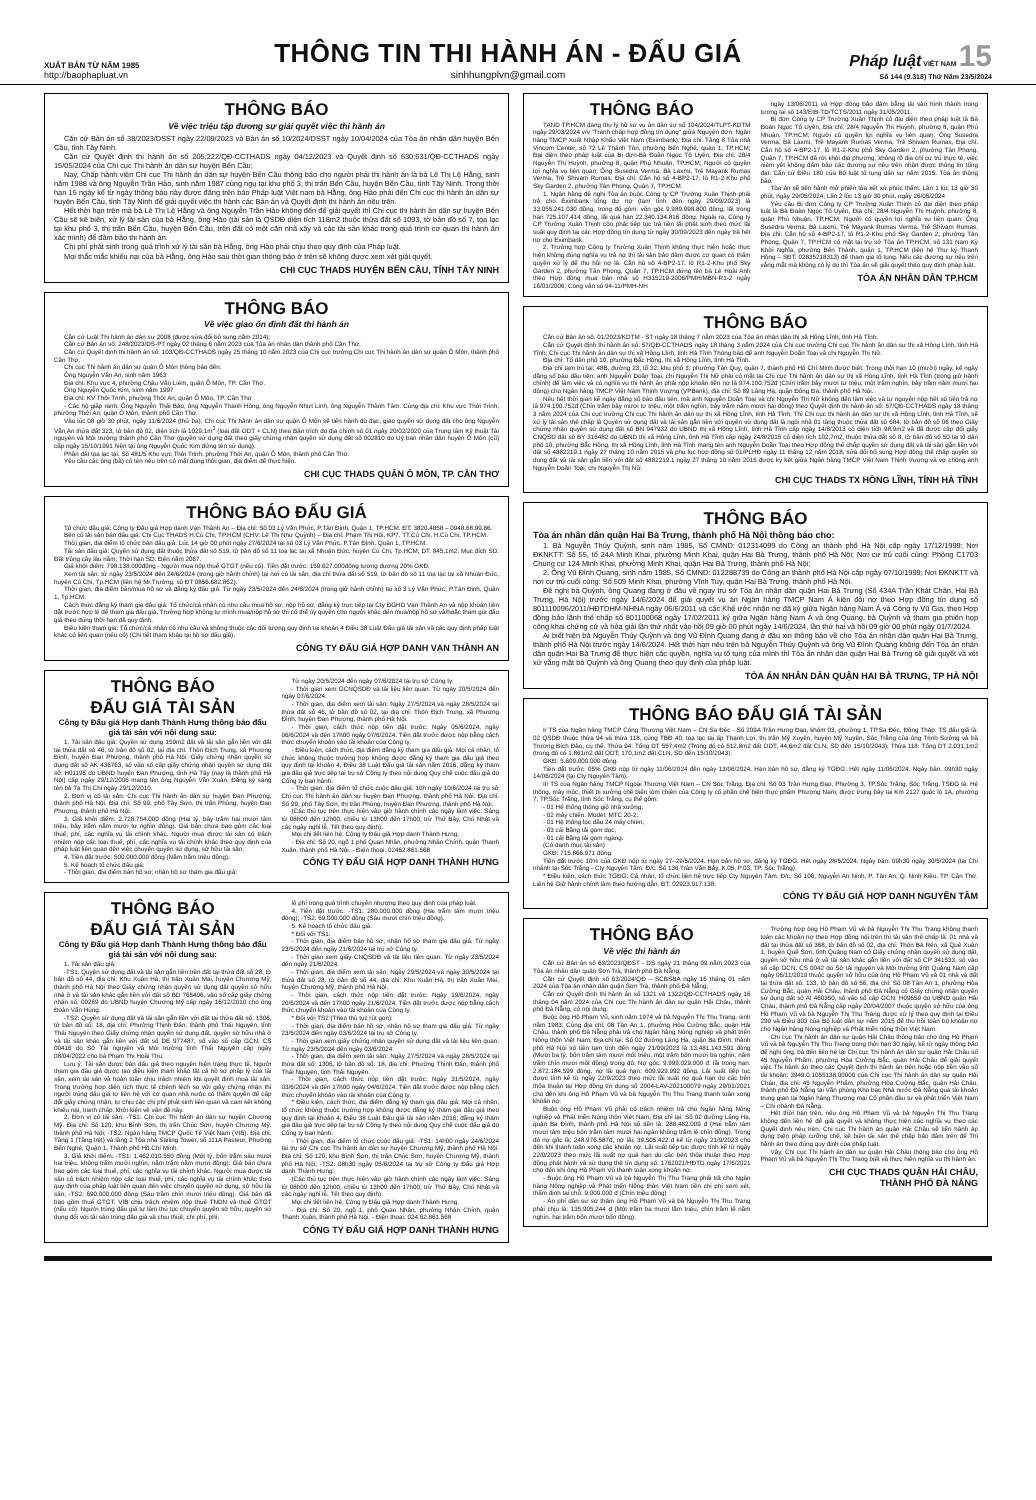XUẤT BẢN TỪ NĂM 1985
http://baophapluat.vn
THÔNG TIN THI HÀNH ÁN - ĐẤU GIÁ
sinhhungplvn@gmail.com
Pháp luật VIỆT NAM 15
Số 144 (9.318) Thứ Năm 23/5/2024
THÔNG BÁO
Về việc triệu tập đương sự giải quyết việc thi hành án
Căn cứ Bản án số 38/2023/DSST ngày 22/09/2023 và Bản án số 10/2024/DSST ngày 10/04/2024 của Tòa án nhân dân huyện Bến Cầu, tỉnh Tây Ninh.
Căn cứ Quyết định thi hành án số 205;222/QĐ-CCTHADS ngày 04/12/2023 và Quyết định số 630;631/QĐ-CCTHADS ngày 15/05/2024 của Chi cục Thi hành án dân sự huyện Bến Cầu;
Nay, Chấp hành viên Chi cục Thi hành án dân sự huyện Bến Cầu thông báo cho người phải thi hành án là bà Lê Thị Lệ Hằng, sinh năm 1988 và ông Nguyễn Trần Hào, sinh năm 1987 cùng ngụ tại khu phố 3, thị trấn Bến Cầu, huyện Bến Cầu, tỉnh Tây Ninh. Trong thời hạn 15 ngày kể từ ngày thông báo này được đăng trên báo Pháp luật Việt nam bà Hằng, ông Hào phải đến Chi cục thi hành án dân sự huyện Bến Cầu, tỉnh Tây Ninh để giải quyết việc thi hành các Bản án và Quyết định thi hành án nêu trên.
Hết thời hạn trên mà bà Lê Thị Lệ Hằng và ông Nguyễn Trần Hào không đến để giải quyết thì Chi cục thi hành án dân sự huyện Bến Cầu sẽ kê biên, xử lý tài sản của bà Hằng, ông Hào (tài sản là QSDĐ diện tích 118m2 thuộc thửa đất số 1093, tờ bản đồ số 7, tọa lạc tại khu phố 3, thị trấn Bến Cầu, huyện Bến Cầu, trên đất có một căn nhà xây và các tài sản khác trong quá trình cơ quan thi hành án xác minh) để đảm bảo thi hành án.
Chi phí phát sinh trong quá trình xử lý tài sản bà Hằng, ông Hào phải chịu theo quy định của Pháp luật.
Mọi thắc mắc khiếu nại của bà Hằng, ông Hào sau thời gian thông báo ở trên sẽ không được xem xét giải quyết.
CHI CỤC THADS HUYỆN BẾN CẦU, TỈNH TÂY NINH
THÔNG BÁO
Về việc giao ổn định đất thi hành án
Căn cứ Luật Thi hành án dân sự 2008 (được sửa đổi bổ sung năm 2014);
Căn cứ Bản án số: 248/2023/DS-PT ngày 02 tháng 6 năm 2023 của Tòa án nhân dân thành phố Cần Thơ;
Căn cứ Quyết định thi hành án số: 103/QĐ-CCTHADS ngày 25 tháng 10 năm 2023 của Chi cục trưởng Chi cục Thi hành án dân sự quận Ô Môn, thành phố Cần Thơ.
Chi cục Thi hành án dân sự quận Ô Môn thông báo đến:
Ông Nguyễn Văn An, sinh năm 1963
Địa chỉ: Khu vực 4, phường Châu Văn Liêm, quận Ô Môn, TP. Cần Thơ.
Ông Nguyễn Quốc Kim, sinh năm 1997
Địa chỉ: KV Thới Trinh, phường Thới An, quận Ô Môn, TP. Cần Thơ
- Các hộ giáp ranh: Ông Nguyễn Thái Bảo, ông Nguyễn Thanh Hồng, ông Nguyễn Nhựt Linh, ông Nguyễn Thành Tâm. Cùng địa chỉ: Khu vực Thới Trinh, phường Thới An, quận Ô Môn, thành phố Cần Thơ.
Vào lúc 08 giờ 30 phút, ngày 11/6/2024 (thứ ba), Chi cục Thi hành án dân sự quận Ô Môn sẽ tiến hành đo đạc, giao quyền sử dụng đất cho ông Nguyễn Văn An thửa đất 323, tờ bản đồ 02, diện tích là 1029,1m<sup>2</sup> (loại đất ODT + CLN) theo Bản trích đo địa chính số 01 ngày 20/02/2020 của Trung tâm Kỹ thuật Tài nguyên và Môi trường thành phố Cần Thơ (quyền sử dụng đất theo giấy chứng nhận quyền sử dụng đất số 002810 do Uỷ ban nhân dân huyện Ô Môn (cũ) cấp ngày 15/10/1991 hiện tại ông Nguyễn Quốc Kim đứng tên sử dụng).
Phần đất tọa lạc tại: Số 481/5 Khu vực Thới Trinh, phường Thới An, quận Ô Môn, thành phố Cần Thơ.
Yêu cầu các ông (bà) có tên nêu trên có mặt đúng thời gian, địa điểm để thực hiện.
CHI CỤC THADS QUẬN Ô MÔN, TP. CẦN THƠ
THÔNG BÁO ĐẤU GIÁ
Tổ chức đấu giá: Công ty Đấu giá Hợp danh Vạn Thành An – Địa chỉ: Số 03 Lý Văn Phức, P.Tân Định, Quận 1, TP.HCM. ĐT: 3820.4858 – 0948.68.99.86.
Bên có tài sản bán đấu giá: Chi Cục THADS H.Củ Chi, TP.HCM (CHV: Lê Thị Như Quỳnh) – Địa chỉ: Phạm Thị Hối, KP7, TT.Củ Chi, H.Củ Chi, TP.HCM.
Thời gian, địa điểm tổ chức bán đấu giá: Lúc 14 giờ 00 phút ngày 27/6/2024 tại số 03 Lý Văn Phức, P.Tân Định, Quận 1, TP.HCM.
Tài sản đấu giá: Quyền sử dụng đất thuộc thửa đất số 519, tờ bản đồ số 11 toạ lạc tại xã Nhuận Đức, huyện Củ Chi, Tp.HCM; DT: 845,1m2; Mục đích SD: Đất trồng cây lâu năm; Thời hạn SD: Đến năm 2067.
Giá khởi điểm: 798.138.000đồng - Người mua nộp thuế GTGT (nếu có). Tiền đặt trước: 159.627.000đồng tương đương 20% GKĐ.
Xem tài sản: từ ngày 23/5/2024 đến 24/6/2024 (trong giờ hành chính) tại nơi có tài sản, địa chỉ thửa đất số 519, tờ bản đồ số 11 toạ lạc tại xã Nhuận Đức, huyện Củ Chi, Tp.HCM (liên hệ Mr.Trường, số ĐT 0856.682.862).
Thời gian, địa điểm bán/mua hồ sơ và đăng ký đấu giá: Từ ngày 23/5/2024 đến 24/6/2024 (trong giờ hành chính) tại số 3 Lý Văn Phức, P.Tân Định, Quận 1, Tp.HCM.
Cách thức đăng ký tham gia đấu giá: Tổ chức/cá nhân có nhu cầu mua hồ sơ, nộp hồ sơ, đăng ký trực tiếp tại Cty ĐGHD Vạn Thành An và nộp khoản tiền đặt trước hợp lệ để tham gia đấu giá. Trường hợp không tự mình mua/nộp hồ sơ thì có thể ủy quyền cho người khác đến mua/nộp hồ sơ và/hoặc tham gia đấu giá theo đúng thời hạn đã quy định.
Điều kiện tham gia: Tổ chức/cá nhân có nhu cầu và không thuộc các đối tượng quy định tại khoản 4 Điều 38 Luật Đấu giá tài sản và các quy định pháp luật khác có liên quan (nếu có) (Chi tiết tham khảo tại hồ sơ đấu giá).
CÔNG TY ĐẤU GIÁ HỢP DANH VẠN THÀNH AN
THÔNG BÁO
ĐẤU GIÁ TÀI SẢN
Công ty Đấu giá Hợp danh Thành Hưng thông báo đấu giá tài sản với nội dung sau:
1. Tài sản đấu giá: Quyền sử dụng 159m2 đất và tài sản gắn liền với đất tại thửa đất số 46, tờ bản đồ số 02, tại địa chỉ: Thôn Địch Trung, xã Phương Đình, huyện Đan Phượng, thành phố Hà Nội. Giấy chứng nhận quyền sử dụng đất số AK 436763, số vào sổ cấp giấy chứng nhận quyền sử dụng đất số: H01195 do UBND huyện Đan Phượng, tỉnh Hà Tây (nay là thành phố Hà Nội) cấp ngày 29/12/2006 mang tên ông Nguyễn Văn Xuân. Đăng ký sang tên bà Tạ Thị Chi ngày 29/12/2010.
2. Đơn vị có tài sản: Chi cục Thi hành án dân sự huyện Đan Phượng, thành phố Hà Nội. Địa chỉ: Số 99, phố Tây Sơn, thị trấn Phùng, huyện Đan Phượng, thành phố Hà Nội.
3. Giá khởi điểm: 2.728.754.000 đồng (Hai tỷ, bảy trăm hai mươi tám triệu, bảy trăm năm mươi tư nghìn đồng). Giá bán chưa bao gồm các loại thuế, phí, các nghĩa vụ tài chính khác. Người mua được tài sản có trách nhiệm nộp các loại thuế, phí, các nghĩa vụ tài chính khác theo quy định của pháp luật liên quan đến việc chuyển quyền sử dụng, sở hữu tài sản.
4. Tiền đặt trước: 500.000.000 đồng (Năm trăm triệu đồng).
5. Kế hoạch tổ chức đấu giá:
- Thời gian, địa điểm bán hồ sơ; nhận hồ sơ tham gia đấu giá:
Từ ngày 20/5/2024 đến ngày 07/6/2024 tại trụ sở Công ty.
- Thời gian xem GCNQSDĐ và tài liệu liên quan: Từ ngày 20/5/2024 đến ngày 07/6/2024.
- Thời gian, địa điểm xem tài sản: Ngày 27/5/2024 và ngày 28/5/2024 tại thửa đất số 46, tờ bản đồ số 02, tại địa chỉ: Thôn Địch Trung, xã Phương Đình, huyện Đan Phượng, thành phố Hà Nội.
- Thời gian, cách thức nộp tiền đặt trước: Ngày 05/6/2024, ngày 06/6/2024 và đến 17h00 ngày 07/6/2024. Tiền đặt trước được nộp bằng cách thức chuyển khoản vào tài khoản của Công ty.
- Điều kiện, cách thức, địa điểm đăng ký tham gia đấu giá: Mọi cá nhân, tổ chức không thuộc trường hợp không được đăng ký tham gia đấu giá theo quy định tại khoản 4, Điều 38 Luật Đấu giá tài sản năm 2016; đăng ký tham gia đấu giá trực tiếp tại trụ sở Công ty theo nội dung Quy chế cuộc đấu giá do Công ty ban hành.
- Thời gian, địa điểm tổ chức cuộc đấu giá: 10h ngày 10/6/2024 tại trụ sở Chi cục Thi hành án dân sự huyện Đan Phượng, thành phố Hà Nội. Địa chỉ: Số 99, phố Tây Sơn, thị trấn Phùng, huyện Đan Phượng, thành phố Hà Nội.
(Các thủ tục trên thực hiện vào giờ hành chính các ngày làm việc: Sáng từ 08h00 đến 12h00, chiều từ 13h00 đến 17h00; trừ Thứ Bảy, Chủ Nhật và các ngày nghỉ lễ, Tết theo quy định).
Mọi chi tiết liên hệ: Công ty Đấu giá Hợp danh Thành Hưng.
- Địa chỉ: Số 20, ngõ 1 phố Quan Nhân, phường Nhân Chính, quận Thanh Xuân, thành phố Hà Nội. - Điện thoại: 02462.861.568
CÔNG TY ĐẤU GIÁ HỢP DANH THÀNH HƯNG
THÔNG BÁO
ĐẤU GIÁ TÀI SẢN
Công ty Đấu giá Hợp danh Thành Hưng thông báo đấu giá tài sản với nội dung sau:
1. Tài sản đấu giá:
-TS1: Quyền sử dụng đất và tài sản gắn liền trên đất tại thửa đất số 28, tờ bản đồ số 44, địa chỉ: Khu Xuân Hà, thị trấn Xuân Mai, huyện Chương Mỹ, thành phố Hà Nội theo Giấy chứng nhận quyền sử dụng đất quyền sở hữu nhà ở và tài sản khác gắn liền với đất số BD 765406, vào sổ cấp giấy chứng nhận số: 00269 do UBND huyện Chương Mỹ cấp ngày 16/12/2010 cho ông Đoàn Văn Hùng.
-TS2: Quyền sử dụng đất và tài sản gắn liền với đất tại thửa đất số: 1306, tờ bản đồ số: 18, địa chỉ: Phường Thịnh Đán, thành phố Thái Nguyên, tỉnh Thái Nguyên theo Giấy chứng nhận quyền sử dụng đất, quyền sở hữu nhà ở và tài sản khác gắn liền với đất số DE 977487, số vào sổ cấp GCN: CS 00416 do Sở Tài nguyên và Môi trường tỉnh Thái Nguyên cấp ngày 08/04/2022 cho bà Phạm Thị Hoài Thu.
Lưu ý: Tài sản được bán đấu giá theo nguyên hiện trạng thực tế. Người tham gia đấu giá được tạo điều kiện tham khảo tất cả hồ sơ pháp lý của tài sản, xem tài sản và hoàn toàn chịu trách nhiệm khi quyết định mua tài sản. Trong trường hợp diện tích thực tế chênh lệch so với giấy chứng nhận thì người trúng đấu giá tự liên hệ với cơ quan nhà nước có thẩm quyền để cấp đổi giấy chứng nhận, tự chịu các chi phí phát sinh liên quan và cam kết không khiếu nại, tranh chấp, khởi kiện về vấn đề này.
2. Đơn vị có tài sản: -TS1: Chi cục Thi hành án dân sự huyện Chương Mỹ. Địa chỉ: Số 120, khu Bình Sơn, thị trấn Chúc Sơn, huyện Chương Mỹ, thành phố Hà Nội; -TS2: Ngân hàng TMCP Quốc Tế Việt Nam (VIB). Địa chỉ: Tầng 1 (Tầng trệt) và tầng 2 Tòa nhà Sailing Tower, số 111A Pasteur, Phường Bến Nghé, Quận 1, Thành phố Hồ Chí Minh.
3. Giá khởi điểm: -TS1: 1.462.010.550 đồng (Một tỷ, bốn trăm sáu mươi hai triệu, không trăm mười nghìn, năm trăm năm mươi đồng). Giá bán chưa bao gồm các loại thuế, phí, các nghĩa vụ tài chính khác. Người mua được tài sản có trách nhiệm nộp các loại thuế, phí, các nghĩa vụ tài chính khác theo quy định của pháp luật liên quan đến việc chuyển quyền sử dụng, sở hữu tài sản; -TS2: 690.000.000 đồng (Sáu trăm chín mươi triệu đồng). Giá bán đã bao gồm thuế GTGT. VIB chịu trách nhiệm nộp thuế TNDN và thuế GTGT (nếu có). Người trúng đấu giá tự làm thủ tục chuyển quyền sở hữu, quyền sử dụng đối với tài sản trúng đấu giá và chịu thuế, chi phí, phí,
lệ phí trong quá trình chuyển nhượng theo quy định của pháp luật.
4. Tiền đặt trước: -TS1: 280.000.000 đồng (Hai trăm tám mươi triệu đồng); -TS2: 69.000.000 đồng (Sáu mươi chín triệu đồng).
5. Kế hoạch tổ chức đấu giá:
* Đối với TS1:
- Thời gian, địa điểm bán hồ sơ; nhận hồ sơ tham gia đấu giá: Từ ngày 23/5/2024 đến ngày 21/6/2024 tại trụ sở Công ty.
- Thời gian xem giấy CNQSDĐ và tài liệu liên quan: Từ ngày 23/5/2024 đến ngày 21/6/2024.
- Thời gian, địa điểm xem tài sản: Ngày 29/5/2024 và ngày 30/5/2024 tại thửa đất số 28, tờ bản đồ số 44, địa chỉ: Khu Xuân Hà, thị trấn Xuân Mai, huyện Chương Mỹ, thành phố Hà Nội.
- Thời gian, cách thức nộp tiền đặt trước: Ngày 19/6/2024, ngày 20/6/2024 và đến 17h00 ngày 21/6/2024. Tiền đặt trước được nộp bằng cách thức chuyển khoản vào tài khoản của Công ty.
* Đối với TS2 (Theo thủ tục rút gọn):
- Thời gian, địa điểm bán hồ sơ; nhận hồ sơ tham gia đấu giá: Từ ngày 23/5/2024 đến ngày 03/6/2024 tại trụ sở Công ty.
- Thời gian xem giấy chứng nhận quyền sử dụng đất và tài liệu liên quan: Từ ngày 23/5/2024 đến ngày 03/6/2024.
- Thời gian, địa điểm xem tài sản: Ngày 27/5/2024 và ngày 28/5/2024 tại thửa đất số: 1306, tờ bản đồ số: 18, địa chỉ: Phường Thịnh Đán, thành phố Thái Nguyên, tỉnh Thái Nguyên.
- Thời gian, cách thức nộp tiền đặt trước: Ngày 31/5/2024, ngày 03/6/2024 và đến 17h00 ngày 04/6/2024. Tiền đặt trước được nộp bằng cách thức chuyển khoản vào tài khoản của Công ty.
* Điều kiện, cách thức, địa điểm đăng ký tham gia đấu giá: Mọi cá nhân, tổ chức không thuộc trường hợp không được đăng ký tham gia đấu giá theo quy định tại khoản 4, Điều 38 Luật Đấu giá tài sản năm 2016; đăng ký tham gia đấu giá trực tiếp tại trụ sở Công ty theo nội dung Quy chế cuộc đấu giá do Công ty ban hành.
- Thời gian, địa điểm tổ chức cuộc đấu giá: -TS1: 14h00 ngày 24/6/2024 tại trụ sở Chi cục Thi hành án dân sự huyện Chương Mỹ, thành phố Hà Nội. Địa chỉ: Số 120, khu Bình Sơn, thị trấn Chúc Sơn, huyện Chương Mỹ, thành phố Hà Nội; -TS2: 08h30 ngày 05/6/2024 tại trụ sở Công ty Đấu giá Hợp danh Thành Hưng.
(Các thủ tục trên thực hiện vào giờ hành chính các ngày làm việc: Sáng từ 08h00 đến 12h00, chiều từ 13h00 đến 17h00; trừ Thứ Bảy, Chủ Nhật và các ngày nghỉ lễ, Tết theo quy định).
Mọi chi tiết liên hệ: Công ty Đấu giá Hợp danh Thành Hưng.
- Địa chỉ: Số 20, ngõ 1, phố Quan Nhân, phường Nhân Chính, quận Thanh Xuân, thành phố Hà Nội. - Điện thoại: 024.62.861.568
CÔNG TY ĐẤU GIÁ HỢP DANH THÀNH HƯNG
THÔNG BÁO
TAND TP.HCM đang thụ lý hồ sơ vụ án dân sự số 104/2024/TLPT-KDTM ngày 29/03/2024 v/v "Tranh chấp hợp đồng tín dụng" giữa Nguyên đơn: Ngân hàng TMCP Xuất Nhập Khẩu Việt Nam (Eximbank); Địa chỉ: Tầng 8 Tòa nhà Vincom Center, số 72 Lê Thánh Tôn, phường Bến Nghé, quận 1, TP.HCM; Đại diện theo pháp luật của Bị đơn-Bà Đoàn Ngọc Tố Uyên, Địa chỉ: 28/4 Nguyễn Thị Huỳnh, phường 8, quận Phú Nhuận, TP.HCM; Người có quyền lợi nghĩa vụ liên quan: Ông Susedra Verma, Bà Laxmi, Trẻ Mayank Rumas Verma, Trẻ Shivam Rumas, Địa chỉ: Căn hộ số 4-BP2-17, lô R1-2-Khu phố Sky Garden 2, phường Tân Phong, Quận 7, TP.HCM.
1. Ngân hàng đề nghị Tòa án buộc Công ty CP Trường Xuân Thịnh phải trả cho Eximbank tổng dư nợ (tạm tính đến ngày 29/09/2023) là 33.055.241.030 đồng, trong đó gồm: vốn gốc 9.989.998.800 đồng, lãi trong hạn 725.107.414 đồng, lãi quá hạn 22.340.134.816 đồng. Ngoài ra, Công ty CP Trường Xuân Thịnh còn phải tiếp tục trả tiền lãi phát sinh theo mức lãi suất quy định tại các Hợp đồng tín dụng từ ngày 30/09/2023 đến ngày trả hết nợ cho Eximbank.
2. Trường hợp Công ty Trường Xuân Thịnh không thực hiện hoặc thực hiện không đúng nghĩa vụ trả nợ thì tài sản bảo đảm được cơ quan có thẩm quyền xử lý để thu hồi nợ là: Căn hộ số 4-BP2-17, lô R1-2-Khu phố Sky Garden 2, phường Tân Phong, Quận 7, TP.HCM đứng tên bà Lê Hoài Anh theo Hợp đồng mua bán nhà số H315219-2006/PMH/MBN-R1-2 ngày 16/01/2006; Công văn số 94-11/PMH-NH
ngày 13/06/2011 và Hợp đồng bảo đảm bằng tài sản hình thành trong tương lai số 143/EIB-TD/TCTS/2011 ngày 31/05/2011.
Bị đơn Công ty CP Trường Xuân Thịnh có đại diện theo pháp luật là Bà Đoàn Ngọc Tố Uyên, Địa chỉ: 28/4 Nguyễn Thị Huỳnh, phường 8, quận Phú Nhuận, TP.HCM; Người có quyền lợi nghĩa vụ liên quan: Ông Susedra Verma, Bà Laxmi, Trẻ Mayank Rumas Verma, Trẻ Shivam Rumas, Địa chỉ: Căn hộ số 4-BP2-17, lô R1-2-Khu phố Sky Garden 2, phường Tân Phong, Quận 7, TP.HCM đã rời khỏi địa phương, không rõ địa chỉ cư trú thực tế, việc niêm yết không đảm bảo các đương sự nêu trên nhận được thông tin tống đạt. Căn cứ Điều 180 của Bộ luật tố tụng dân sự năm 2015. Tòa án thông báo:
Tòa án sẽ tiến hành mở phiên tòa xét xử phúc thẩm: Lần 1 lúc 13 giờ 30 phút, ngày 29/05/2024, Lần 2 lúc 13 giờ 30 phút, ngày 26/06/2024
Yêu cầu Bị đơn Công ty CP Trường Xuân Thịnh có đại diện theo pháp luật là Bà Đoàn Ngọc Tố Uyên, Địa chỉ: 28/4 Nguyễn Thị Huỳnh, phường 8, quận Phú Nhuận, TP.HCM; Người có quyền lợi nghĩa vụ liên quan: Ông Susedra Verma, Bà Laxmi, Trẻ Mayank Rumas Verma, Trẻ Shivam Rumas, Địa chỉ: Căn hộ số 4-BP2-17, lô R1-2-Khu phố Sky Garden 2, phường Tân Phong, Quận 7, TP.HCM có mặt tại trụ sở Tòa án TP.HCM, số 131 Nam Kỳ Khởi Nghĩa, phường Bến Thành, quận 1, TP.HCM (liên hệ Thư ký Thanh Hồng – SĐT: 02835218313) để tham gia tố tụng. Nếu các đương sự nêu trên vắng mặt mà không có lý do thì Tòa án sẽ giải quyết theo quy định pháp luật.
TÒA ÁN NHÂN DÂN TP.HCM
THÔNG BÁO
Căn cứ Bản án số: 01/2023/KDTM - ST ngày 18 tháng 7 năm 2023 của Tòa án nhân dân thị xã Hồng Lĩnh, tỉnh Hà Tĩnh;
Căn cứ Quyết định thi hành án số: 57/QĐ-CCTHADS ngày 18 tháng 3 năm 2024 của Chi cục trưởng Chi cục Thi hành án dân sự thị xã Hồng Lĩnh, tỉnh Hà Tĩnh; Chi cục Thi hành án dân sự thị xã Hồng Lĩnh, tỉnh Hà Tĩnh Thông báo để anh Nguyễn Doãn Toại và chị Nguyễn Thị Nữ.
Địa chỉ: Tổ dân phố 10, phường Bắc Hồng, thị xã Hồng Lĩnh, tỉnh Hà Tĩnh.
Địa chỉ tạm trú tại: 48B, đường 23, tổ 32, khu phố 3, phường Tân Quy, quận 7, thành phố Hồ Chí Minh được biết: Trong thời hạn 10 (mười) ngày, kể ngày đăng số báo đầu tiên, anh Nguyễn Doãn Toại, chị Nguyễn Thị Nữ phải có mặt tại Chi cục Thi hành án dân sự thị xã Hồng Lĩnh, tỉnh Hà Tĩnh (trong giờ hành chính) để làm việc và có nghĩa vụ thi hành án phải nộp khoản tiền nợ là 974.100.752đ (Chín trăm bảy mươi tư triệu, một trăm nghìn, bảy trăm năm mươi hai đồng) cho Ngân hàng TMCP Việt Nam Thịnh Vượng (VPBank), địa chỉ: Số 89 Láng Hạ, quận Đống Đa, thành phố Hà Nội.
Nếu hết thời gian kể ngày đăng số báo đầu tiên, mà anh Nguyễn Doãn Toại và chị Nguyễn Thị Nữ không đến làm việc và tự nguyện nộp hết số tiền trả nợ là 974.100.752đ (Chín trăm bảy mươi tư triệu, một trăm nghìn, bảy trăm năm mươi hai đồng) theo Quyết định thi hành án số: 57/QĐ-CCTHADS ngày 18 tháng 3 năm 2024 của Chi cục trưởng Chi cục Thi hành án dân sự thị xã Hồng Lĩnh, tỉnh Hà Tĩnh; Thì Chi cục thi hành án dân sự thị xã Hồng Lĩnh, tỉnh Hà Tĩnh, sẽ xử lý tài sản thế chấp là Quyền sử dụng đất và tài sản gắn liền với quyền sử dụng đất là ngôi nhà 01 tầng thuộc thửa đất số 684; tờ bản đồ số 06 theo Giấy chứng nhận quyền sử dụng đất số BN 947932 do UBND thị xã Hồng Lĩnh, tỉnh Hà Tĩnh cấp ngày 14/8/2013 có diện tích 98,9m2 và đã được cấp đổi giấy CNQSD đất số BY 316482 do UBND thị xã Hồng Lĩnh, tỉnh Hà Tĩnh cấp ngày 24/8/2015 có diện tích 102,7m2, thuộc thửa đất số 8; tờ bản đồ số 50 tại tổ dân phố 10, phường Bắc Hồng, thị xã Hồng Lĩnh, tỉnh Hà Tĩnh mang tên anh Nguyễn Doãn Toại theo Hợp đồng thế chấp quyền sử dụng đất và tài sản gắn liền với đất số 4882219.1 ngày 27 tháng 10 năm 2015 và phụ lục hợp đồng số 01/PLHĐ ngày 11 tháng 12 năm 2018, sửa đổi bổ sung Hợp đồng thế chấp quyền sử dụng đất và tài sản gắn liền với đất số 4882219.1 ngày 27 tháng 10 năm 2015 được ký kết giữa Ngân hàng TMCP Việt Nam Thịnh Vượng và vợ chồng anh Nguyễn Doãn Toại, chị Nguyễn Thị Nữ.
CHI CỤC THADS TX HỒNG LĨNH, TỈNH HÀ TĨNH
THÔNG BÁO
Tòa án nhân dân quận Hai Bà Trưng, thành phố Hà Nội thông báo cho:
1. Bà Nguyễn Thúy Quỳnh, sinh năm 1985, Số CMND: 012314099 do Công an thành phố Hà Nội cấp ngày 17/12/1999; Nơi ĐKNKTT: Số 55, tổ 24A Minh Khai, phường Minh Khai, quận Hai Bà Trưng, thành phố Hà Nội; Nơi cư trú cuối cùng: Phòng C1703 Chung cư 124 Minh Khai, phường Minh Khai, quận Hai Bà Trưng, thành phố Hà Nội;
2. Ông Vũ Đình Quang, sinh năm 1985, Số CMND: 012288739 do Công an thành phố Hà Nội cấp ngày 07/10/1999; Nơi ĐKNKTT và nơi cư trú cuối cùng: Số 509 Minh Khai, phường Vĩnh Tuy, quận Hai Bà Trưng, thành phố Hà Nội.
Đề nghị bà Quỳnh, ông Quang đang ở đâu về ngay trụ sở Tòa án nhân dân quận Hai Bà Trưng (Số 434A Trần Khát Chân, Hai Bà Trưng, Hà Nội) trước ngày 14/6/2024 để giải quyết vụ án Ngân hàng TMCP Nam Á kiện đòi nợ theo Hợp đồng tín dụng số 801110096/2011/HĐTDHM-NHNA ngày 06/6/2011 và các Khế ước nhận nợ đã ký giữa Ngân hàng Nam Á và Công ty Vũ Gia, theo Hợp đồng bảo lãnh thế chấp số 801100068 ngày 17/02/2011 ký giữa Ngân hàng Nam Á và ông Quang, bà Quỳnh và tham gia phiên họp công khai chứng cứ và hòa giải lần thứ nhất vào hồi 09 giờ 00 phút ngày 14/6/2024, lần thứ hai và hồi 09 giờ 00 phút ngày 01/7/2024.
Ai biết hiện bà Nguyễn Thúy Quỳnh và ông Vũ Đình Quang đang ở đâu xin thông báo về cho Tòa án nhân dân quận Hai Bà Trưng, thành phố Hà Nội trước ngày 14/6/2024. Hết thời hạn nêu trên bà Nguyễn Thúy Quỳnh và ông Vũ Đình Quang không đến Tòa án nhân dân quận Hai Bà Trưng để thực hiện các quyền, nghĩa vụ tố tụng của mình thì Tòa án nhân dân quận Hai Bà Trưng sẽ giải quyết và xét xử vắng mặt bà Quỳnh và ông Quang theo quy định của pháp luật.
TÒA ÁN NHÂN DÂN QUẬN HAI BÀ TRƯNG, TP HÀ NỘI
THÔNG BÁO ĐẤU GIÁ TÀI SẢN
I/ TS của Ngân hàng TMCP Công Thương Việt Nam – CN Sa Đéc - Số 209A Trần Hưng Đạo, khóm 03, phường 1, TP.Sa Đéc, Đồng Tháp. TS đấu giá là: 02 QSDĐ thuộc thửa 94 và thửa 118, cùng TBĐ 40, toạ lạc tại ấp Thạnh Lợi, thị trấn Mỹ Xuyên, huyện Mỹ Xuyên, Sóc Trăng của ông Trịnh Sướng và bà Trương Bích Đào, cụ thể: Thửa 94: Tổng DT 557,4m2 (Trong đó có 512,8m2 đất ODT; 44,6m2 đất CLN, SD đến 15/10/2043); Thửa 118: Tổng DT 2.031,1m2 (trong đó có 1.861m2 đất ODT; 170,1m2 đất CLN, SD đến 15/10/2043).
GKĐ: 5.600.000.000 đồng.
Tiền đặt trước: 05% GKĐ nộp từ ngày 11/06/2024 đến ngày 13/06/2024. Hạn bán hồ sơ, đăng ký TGĐG: Hết ngày 11/06/2024. Ngày bán: 09h30 ngày 14/06/2024 (tại Cty Nguyên Tâm).
II/ TS của Ngân hàng TMCP Ngoại Thương Việt Nam – CN Sóc Trăng. Địa chỉ: Số 03 Trần Hưng Đạo, Phường 3, TP.Sóc Trăng, Sóc Trăng. TSĐG là: Hệ thống, máy móc, thiết bị xưởng chế biến tôm chiên của Công ty cổ phần chế biến thực phẩm Phương Nam, được trưng bày tại Km 2127 quốc lộ 1A, phường 7, TP.Sóc Trăng, tỉnh Sóc Trăng, cụ thể gồm:
- 01 Hệ thống thông gió nhà xưởng;
- 02 máy chiên: Model: MTC 20-2;
- 01 Hệ thống lọc dầu 24 máy chiên;
- 03 cái Băng tải gom dọc;
- 01 cái Băng tải gom ngang.
(Có danh mục tài sản)
GKĐ: 715.866.971 đồng
Tiền đặt trước 10% của GKĐ nộp từ ngày 27–29/5/2024. Hạn bán hồ sơ, đăng ký TGĐG: Hết ngày 28/5/2024. Ngày bán: 09h30 ngày 30/5/2024 (tại Chi nhánh tại Sóc Trăng - Cty Nguyên Tâm. Đ/c: Số 136 Trần Văn Bảy, K.05, P.03, TP. Sóc Trăng).
* Điều kiện, cách thức TGĐG: Cá nhân, tổ chức liên hệ trực tiếp Cty Nguyên Tâm. Đ/c: Số 106, Nguyễn An Ninh, P. Tân An, Q. Ninh Kiều, TP. Cần Thơ. Liên hệ Giờ hành chính làm theo hướng dẫn. ĐT: 02923.917.138.
CÔNG TY ĐẤU GIÁ HỢP DANH NGUYÊN TÂM
THÔNG BÁO
Về việc thi hành án
Căn cứ Bản án số 63/2023/QĐST - DS ngày 21 tháng 09 năm 2023 của Tòa án nhân dân quận Sơn Trà, thành phố Đà Nẵng;
Căn cứ Quyết định số 63/2024/QĐ – SCBSBA ngày 16 tháng 01 năm 2024 của Tòa án nhân dân quận Sơn Trà, thành phố Đà Nẵng;
Căn cứ Quyết định thi hành án số 1321 và 1322/QĐ-CCTHADS ngày 16 tháng 04 năm 2024 của Chi cục Thi hành án dân sự quận Hải Châu, thành phố Đà Nẵng, có nội dung:
Buộc ông Hồ Phạm Vũ, sinh năm 1974 và bà Nguyễn Thị Thu Trang, sinh năm 1983; Cùng địa chỉ: 08 Tân An 1, phường Hòa Cường Bắc, quận Hải Châu, thành phố Đà Nẵng phải trả cho Ngân hàng Nông nghiệp và phát triển Nông thôn Việt Nam; Địa chỉ tại: Số 02 đường Láng Hạ, quận Ba Đình, thành phố Hà Nội số tiền tạm tính đến ngày 21/09/2023 là 13.481.143.591 đồng (Mười ba tỷ, bốn trăm tám mươi mốt triệu, một trăm bốn mươi ba nghìn, năm trăm chín mươi mốt đồng) trong đó: Nợ gốc: 9.999.029.000 đ. lãi trong hạn: 2.872.184.599 đồng, nợ lãi quá hạn: 609.929.992 đồng. Lãi suất tiếp tục được tính kể từ ngày 22/9/2023 theo mức lãi suất nợ quá hạn do các bên thỏa thuận tại Hợp đồng tín dụng số 2004-LAV-202100079 ngày 29/01/2021 cho đến khi ông Hồ Phạm Vũ và bà Nguyễn Thị Thu Trang thanh toán xong khoản nợ.
Buộc ông Hồ Phạm Vũ phải có trách nhiệm trả cho Ngân hàng Nông nghiệp và Phát triển Nông thôn Việt Nam; Địa chỉ tại: Số 02 đường Láng Hạ, quận Ba Đình, thành phố Hà Nội số tiền là: 288.482.009 đ (Hai trăm tám mươi tám triệu bốn trăm tám mươi hai ngàn không trăm lẻ chín đồng). Trong đó nợ gốc là: 248.976.587đ, nợ lãi: 39.505.422 đ kể từ ngày 21/9/2023 cho đến khi thanh toán xong các khoản nợ. Lãi suất tiếp tục được tính kể từ ngày 22/9/2023 theo mức lãi suất nợ quá hạn do các bên thỏa thuận theo Hợp đồng phát hành và sử dụng thẻ tín dụng số: 1762021/HĐTD ngày 17/6/2021 cho đến khi ông Hồ Phạm Vũ thanh toán xong khoản nợ.
- Buộc ông Hồ Phạm Vũ và bà Nguyễn Thị Thu Trang phải trả cho Ngân hàng Nông nghiệp và Phát triển Nông thôn Việt Nam tiền chi phí xem xét, thẩm định tại chỗ: 9.000.000 đ (Chín triệu đồng)
- Án phí dân sự sơ thẩm ông Hồ Phạm Vũ và bà Nguyễn Thị Thu Trang phải chịu là: 135.905.244 đ (Một trăm ba mươi lăm triệu, chín trăm lẻ năm nghìn, hai trăm bốn mươi bốn đồng).
Trường hợp ông Hồ Phạm Vũ và bà Nguyễn Thị Thu Trang không thanh toán các khoản nợ theo Hợp đồng nói trên thì tài sản thế chấp là: 01 nhà và đất tại thửa đất số 368, tờ bản đồ số 02, địa chỉ: Thôn Bà Rén, xã Quế Xuân 1, huyện Quế Sơn, tỉnh Quảng Nam có Giấy chứng nhận quyền sử dụng đất, quyền sở hữu nhà ở và tài sản khác gắn liền với đất số CP 341533, số vào sổ cấp GCN: CS 0042 do Sở tài nguyên và Môi trường tỉnh Quảng Nam cấp ngày 06/11/2019 thuộc quyền sở hữu của ông Hồ Phạm Vũ và 01 nhà và đất tại thửa đất số: 133, tờ bản đồ số 56, địa chỉ: Số 08 Tân An 1, phường Hòa Cường Bắc, quận Hải Châu, thành phố Đà Nẵng có Giấy chứng nhận quyền sử dụng đất số AI 460350, số vào sổ cấp GCN: H09659 do UBND quận Hải Châu, thành phố Đà Nẵng cấp ngày 20/04/2007 thuộc quyền sở hữu của ông Hồ Phạm Vũ và bà Nguyễn Thị Thu Trang được xử lý theo quy định tại Điều 299 và Điều 303 của Bộ luật dân sự năm 2015 để thu hồi toàn bộ khoản nợ cho Ngân hàng Nông nghiệp và Phát triển nông thôn Việt Nam.
Chi cục Thi hành án dân sự quận Hải Châu thông báo cho ông Hồ Phạm Vũ và bà Nguyễn Thị Thu Trang trong thời hạn 30 ngày, kể từ ngày thông báo để nghị ông, bà đến liên hệ tại Chi cục Thi hành án dân sự quận Hải Châu số 45 Nguyễn Phẩm, phường Hòa Cường Bắc, quận Hải Châu để giải quyết việc Thi hành án theo các Quyết định thi hành án trên hoặc nộp tiền vào số tài khoản: 3949.0.1055138.00000 của Chi cục Thi hành án dân sự quận Hải Châu, địa chỉ: 45 Nguyễn Phẩm, phường Hòa Cường Bắc, quận Hải Châu, thành phố Đà Nẵng tại Văn phòng Kho bạc Nhà nước Đà Nẵng qua tài khoản trung gian tại Ngân hàng Thương mại Cổ phần đầu tư và phát triển Việt Nam – Chi nhánh Đà Nẵng.
Hết thời hạn trên, nếu ông Hồ Phạm Vũ và bà Nguyễn Thị Thu Trang không đến liên hệ để giải quyết và không thực hiện các nghĩa vụ theo các Quyết định nêu trên. Chi cục Thi hành án quận Hải Châu sẽ tiến hành áp dụng biện pháp cưỡng chế, kê biên tài sản thế chấp bảo đảm trên để Thi hành án theo đúng quy định của pháp luật.
Vậy, Chi cục Thi hành án dân sự quận Hải Châu thông báo cho ông Hồ Phạm Vũ và bà Nguyễn Thị Thu Trang biết và thực hiện nghĩa vụ thi hành án.
CHI CỤC THADS QUẬN HẢI CHÂU,
THÀNH PHỐ ĐÀ NẴNG